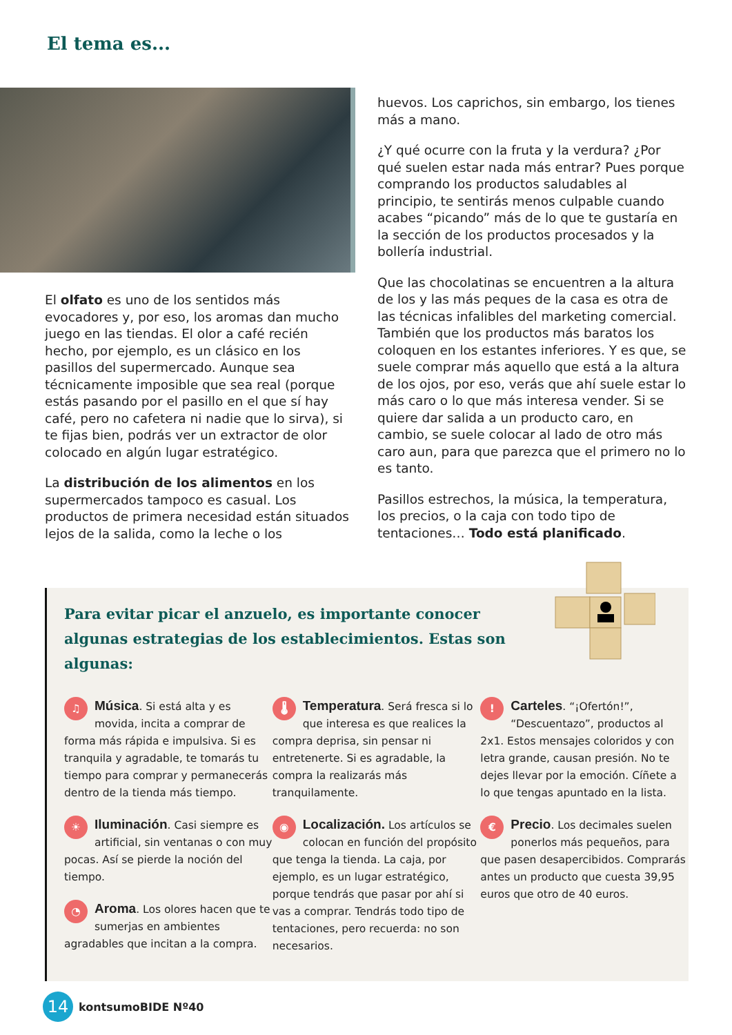El tema es...
El olfato es uno de los sentidos más evocadores y, por eso, los aromas dan mucho juego en las tiendas. El olor a café recién hecho, por ejemplo, es un clásico en los pasillos del supermercado. Aunque sea técnicamente imposible que sea real (porque estás pasando por el pasillo en el que sí hay café, pero no cafetera ni nadie que lo sirva), si te fijas bien, podrás ver un extractor de olor colocado en algún lugar estratégico.
La distribución de los alimentos en los supermercados tampoco es casual. Los productos de primera necesidad están situados lejos de la salida, como la leche o los
huevos. Los caprichos, sin embargo, los tienes más a mano.
¿Y qué ocurre con la fruta y la verdura? ¿Por qué suelen estar nada más entrar? Pues porque comprando los productos saludables al principio, te sentirás menos culpable cuando acabes “picando” más de lo que te gustaría en la sección de los productos procesados y la bollería industrial.
Que las chocolatinas se encuentren a la altura de los y las más peques de la casa es otra de las técnicas infalibles del marketing comercial. También que los productos más baratos los coloquen en los estantes inferiores. Y es que, se suele comprar más aquello que está a la altura de los ojos, por eso, verás que ahí suele estar lo más caro o lo que más interesa vender. Si se quiere dar salida a un producto caro, en cambio, se suele colocar al lado de otro más caro aun, para que parezca que el primero no lo es tanto.
Pasillos estrechos, la música, la temperatura, los precios, o la caja con todo tipo de tentaciones… Todo está planificado.
Para evitar picar el anzuelo, es importante conocer algunas estrategias de los establecimientos. Estas son algunas:
♫ Música. Si está alta y es movida, incita a comprar de forma más rápida e impulsiva. Si es tranquila y agradable, te tomarás tu tiempo para comprar y permanecerás dentro de la tienda más tiempo.
☀ Iluminación. Casi siempre es artificial, sin ventanas o con muy pocas. Así se pierde la noción del tiempo.
◔ Aroma. Los olores hacen que te sumerjas en ambientes agradables que incitan a la compra.
🌡 Temperatura. Será fresca si lo que interesa es que realices la compra deprisa, sin pensar ni entretenerte. Si es agradable, la compra la realizarás más tranquilamente.
◉ Localización. Los artículos se colocan en función del propósito que tenga la tienda. La caja, por ejemplo, es un lugar estratégico, porque tendrás que pasar por ahí si vas a comprar. Tendrás todo tipo de tentaciones, pero recuerda: no son necesarios.
! Carteles. “¡Ofertón!”, “Descuentazo”, productos al 2x1. Estos mensajes coloridos y con letra grande, causan presión. No te dejes llevar por la emoción. Cíñete a lo que tengas apuntado en la lista.
€ Precio. Los decimales suelen ponerlos más pequeños, para que pasen desapercibidos. Comprarás antes un producto que cuesta 39,95 euros que otro de 40 euros.
14
kontsumoBIDE Nº40